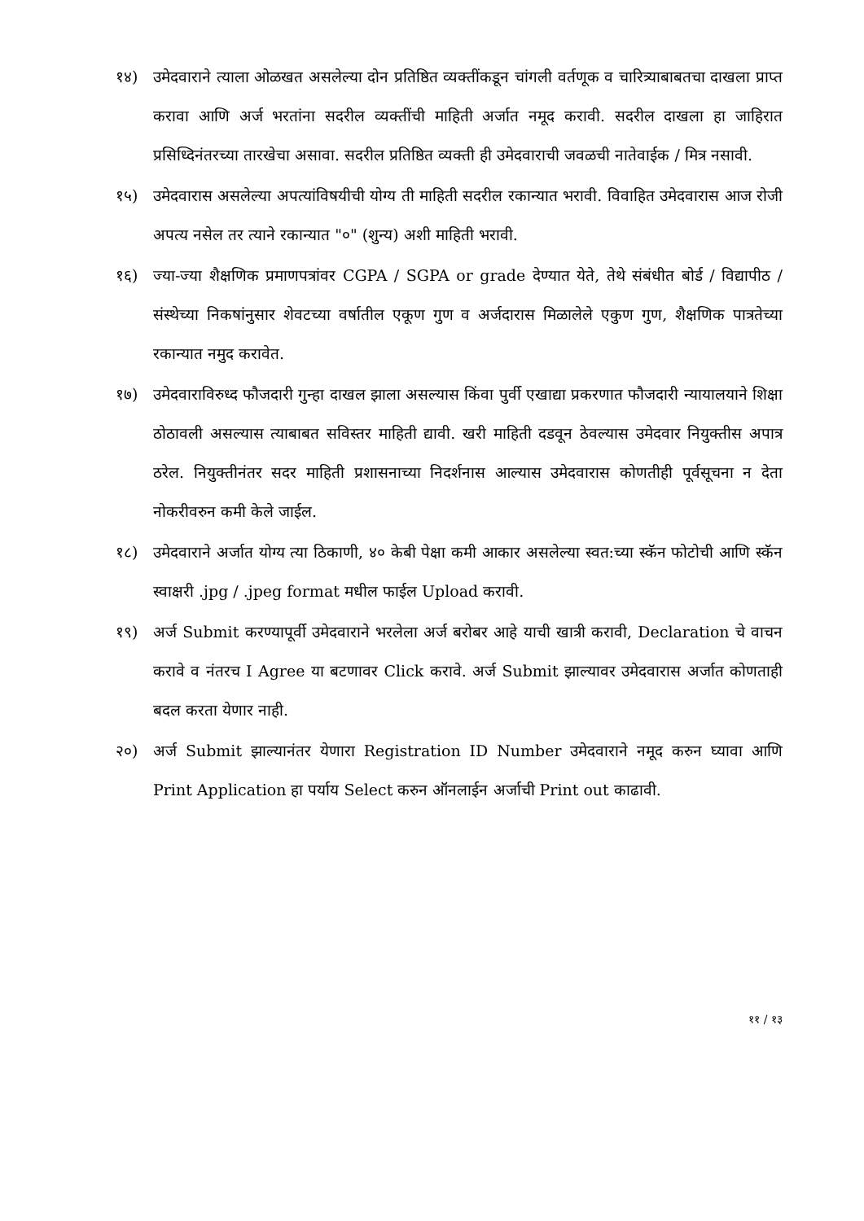१४) उमेदवाराने त्याला ओळखत असलेल्या दोन प्रतिष्ठित व्यक्तींकडून चांगली वर्तणूक व चारित्र्याबाबतचा दाखला प्राप्त करावा आणि अर्ज भरतांना सदरील व्यक्तींची माहिती अर्जात नमूद करावी. सदरील दाखला हा जाहिरात प्रसिध्दिनंतरच्या तारखेचा असावा. सदरील प्रतिष्ठित व्यक्ती ही उमेदवाराची जवळची नातेवाईक / मित्र नसावी.
१५) उमेदवारास असलेल्या अपत्यांविषयीची योग्य ती माहिती सदरील रकान्यात भरावी. विवाहित उमेदवारास आज रोजी अपत्य नसेल तर त्याने रकान्यात "०" (शुन्य) अशी माहिती भरावी.
१६) ज्या-ज्या शैक्षणिक प्रमाणपत्रांवर CGPA / SGPA or grade देण्यात येते, तेथे संबंधीत बोर्ड / विद्यापीठ / संस्थेच्या निकषांनुसार शेवटच्या वर्षातील एकूण गुण व अर्जदारास मिळालेले एकुण गुण, शैक्षणिक पात्रतेच्या रकान्यात नमुद करावेत.
१७) उमेदवाराविरुध्द फौजदारी गुन्हा दाखल झाला असल्यास किंवा पुर्वी एखाद्या प्रकरणात फौजदारी न्यायालयाने शिक्षा ठोठावली असल्यास त्याबाबत सविस्तर माहिती द्यावी. खरी माहिती दडवून ठेवल्यास उमेदवार नियुक्तीस अपात्र ठरेल. नियुक्तीनंतर सदर माहिती प्रशासनाच्या निदर्शनास आल्यास उमेदवारास कोणतीही पूर्वसूचना न देता नोकरीवरुन कमी केले जाईल.
१८) उमेदवाराने अर्जात योग्य त्या ठिकाणी, ४० केबी पेक्षा कमी आकार असलेल्या स्वत:च्या स्कॅन फोटोची आणि स्कॅन स्वाक्षरी .jpg / .jpeg format मधील फाईल Upload करावी.
१९) अर्ज Submit करण्यापूर्वी उमेदवाराने भरलेला अर्ज बरोबर आहे याची खात्री करावी, Declaration चे वाचन करावे व नंतरच I Agree या बटणावर Click करावे. अर्ज Submit झाल्यावर उमेदवारास अर्जात कोणताही बदल करता येणार नाही.
२०) अर्ज Submit झाल्यानंतर येणारा Registration ID Number उमेदवाराने नमूद करुन घ्यावा आणि Print Application हा पर्याय Select करुन ऑनलाईन अर्जाची Print out काढावी.
११ / १३